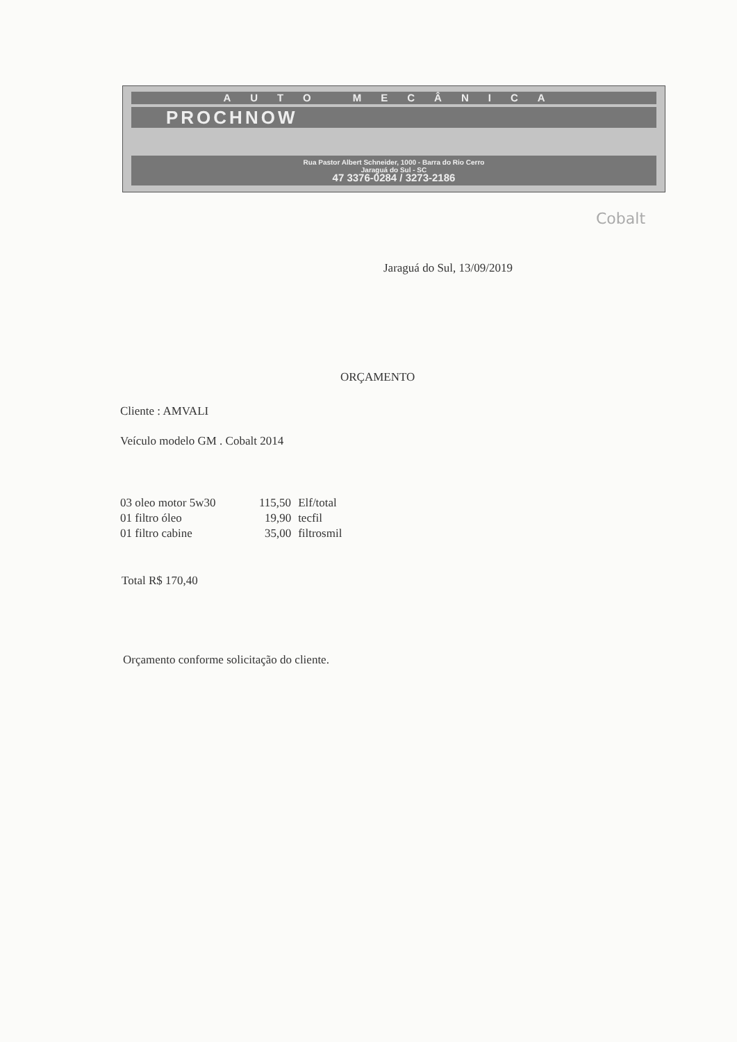AUTO MECÂNICA
PROCHNOW
Rua Pastor Albert Schneider, 1000 - Barra do Rio Cerro
Jaraguá do Sul - SC
47 3376-0284 / 3273-2186
Cobalt
Jaraguá do Sul, 13/09/2019
ORÇAMENTO
Cliente : AMVALI
Veículo modelo GM . Cobalt 2014
| 03 oleo motor 5w30 | 115,50 | Elf/total |
| 01 filtro óleo | 19,90 | tecfil |
| 01 filtro cabine | 35,00 | filtrosmil |
Total R$ 170,40
Orçamento conforme solicitação do cliente.